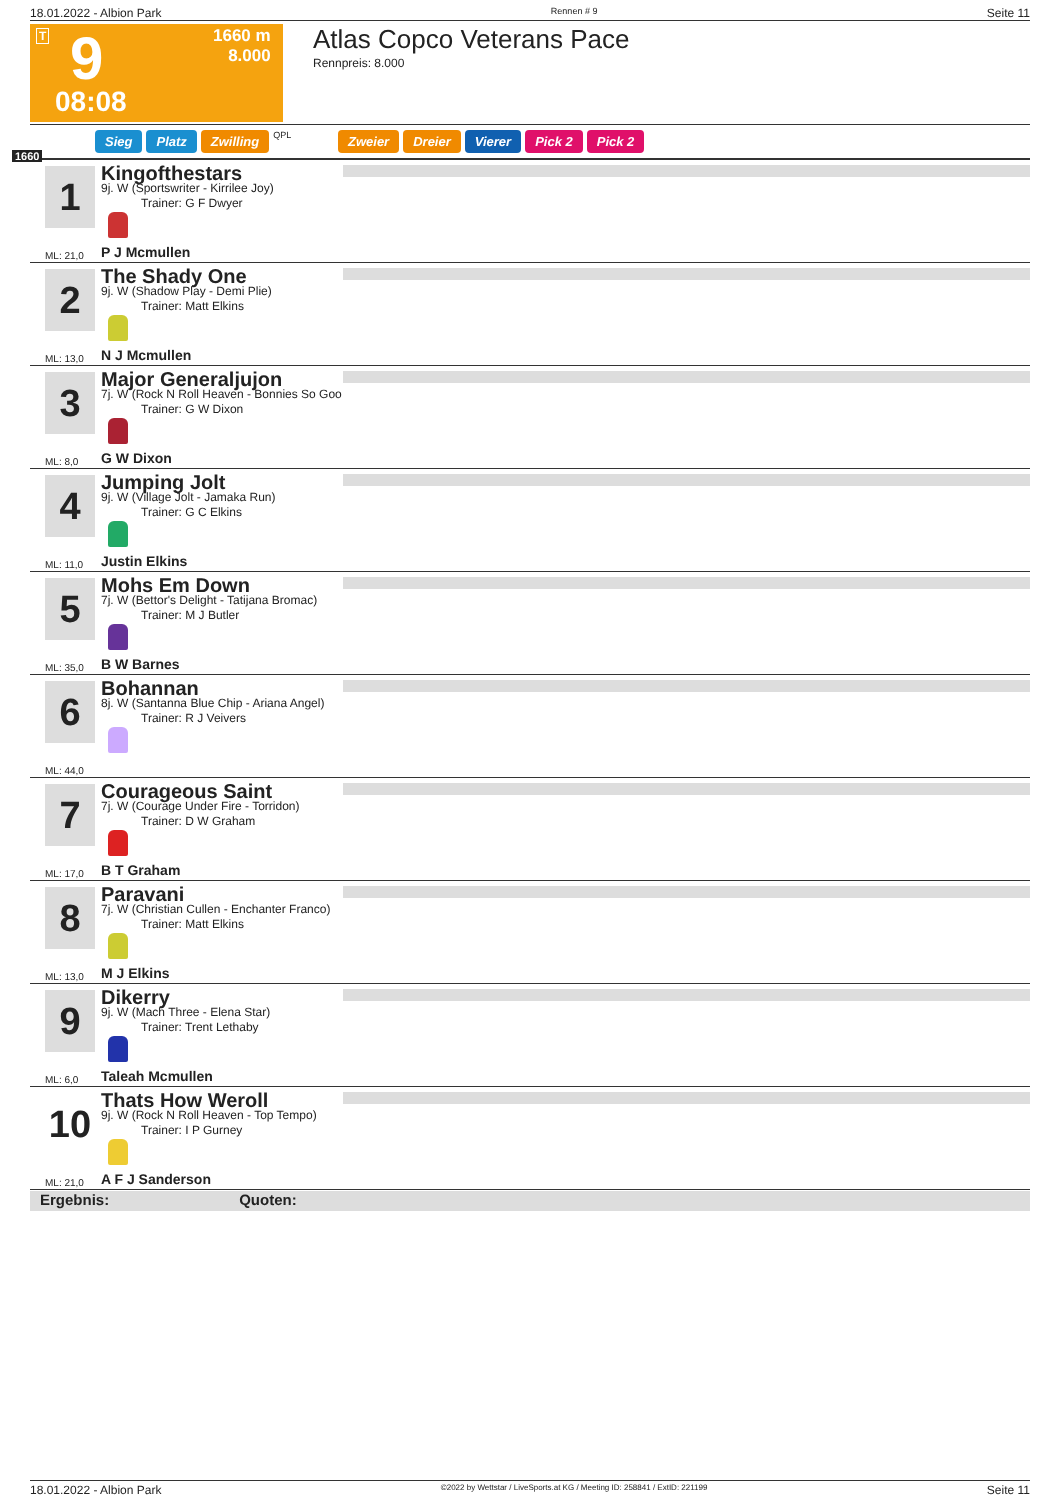18.01.2022 - Albion Park Rennen # 9 Seite 11
T 9 1660 m
8.000
08:08
Atlas Copco Veterans Pace
Rennpreis: 8.000
1660
Sieg Platz Zwilling QPL
Zweier Dreier Vierer Pick 2 Pick 2
1 Kingofthestars
9j. W (Sportswriter - Kirrilee Joy)
Trainer: G F Dwyer
P J Mcmullen
ML: 21,0
2 The Shady One
9j. W (Shadow Play - Demi Plie)
Trainer: Matt Elkins
N J Mcmullen
ML: 13,0
3 Major Generaljujon
7j. W (Rock N Roll Heaven - Bonnies So Goo
Trainer: G W Dixon
G W Dixon
ML: 8,0
4 Jumping Jolt
9j. W (Village Jolt - Jamaka Run)
Trainer: G C Elkins
Justin Elkins
ML: 11,0
5 Mohs Em Down
7j. W (Bettor's Delight - Tatijana Bromac)
Trainer: M J Butler
B W Barnes
ML: 35,0
6 Bohannan
8j. W (Santanna Blue Chip - Ariana Angel)
Trainer: R J Veivers
ML: 44,0
7 Courageous Saint
7j. W (Courage Under Fire - Torridon)
Trainer: D W Graham
B T Graham
ML: 17,0
8 Paravani
7j. W (Christian Cullen - Enchanter Franco)
Trainer: Matt Elkins
M J Elkins
ML: 13,0
9 Dikerry
9j. W (Mach Three - Elena Star)
Trainer: Trent Lethaby
Taleah Mcmullen
ML: 6,0
10 Thats How Weroll
9j. W (Rock N Roll Heaven - Top Tempo)
Trainer: I P Gurney
A F J Sanderson
ML: 21,0
Ergebnis: Quoten:
18.01.2022 - Albion Park ©2022 by Wettstar / LiveSports.at KG / Meeting ID: 258841 / ExtID: 221199 Seite 11